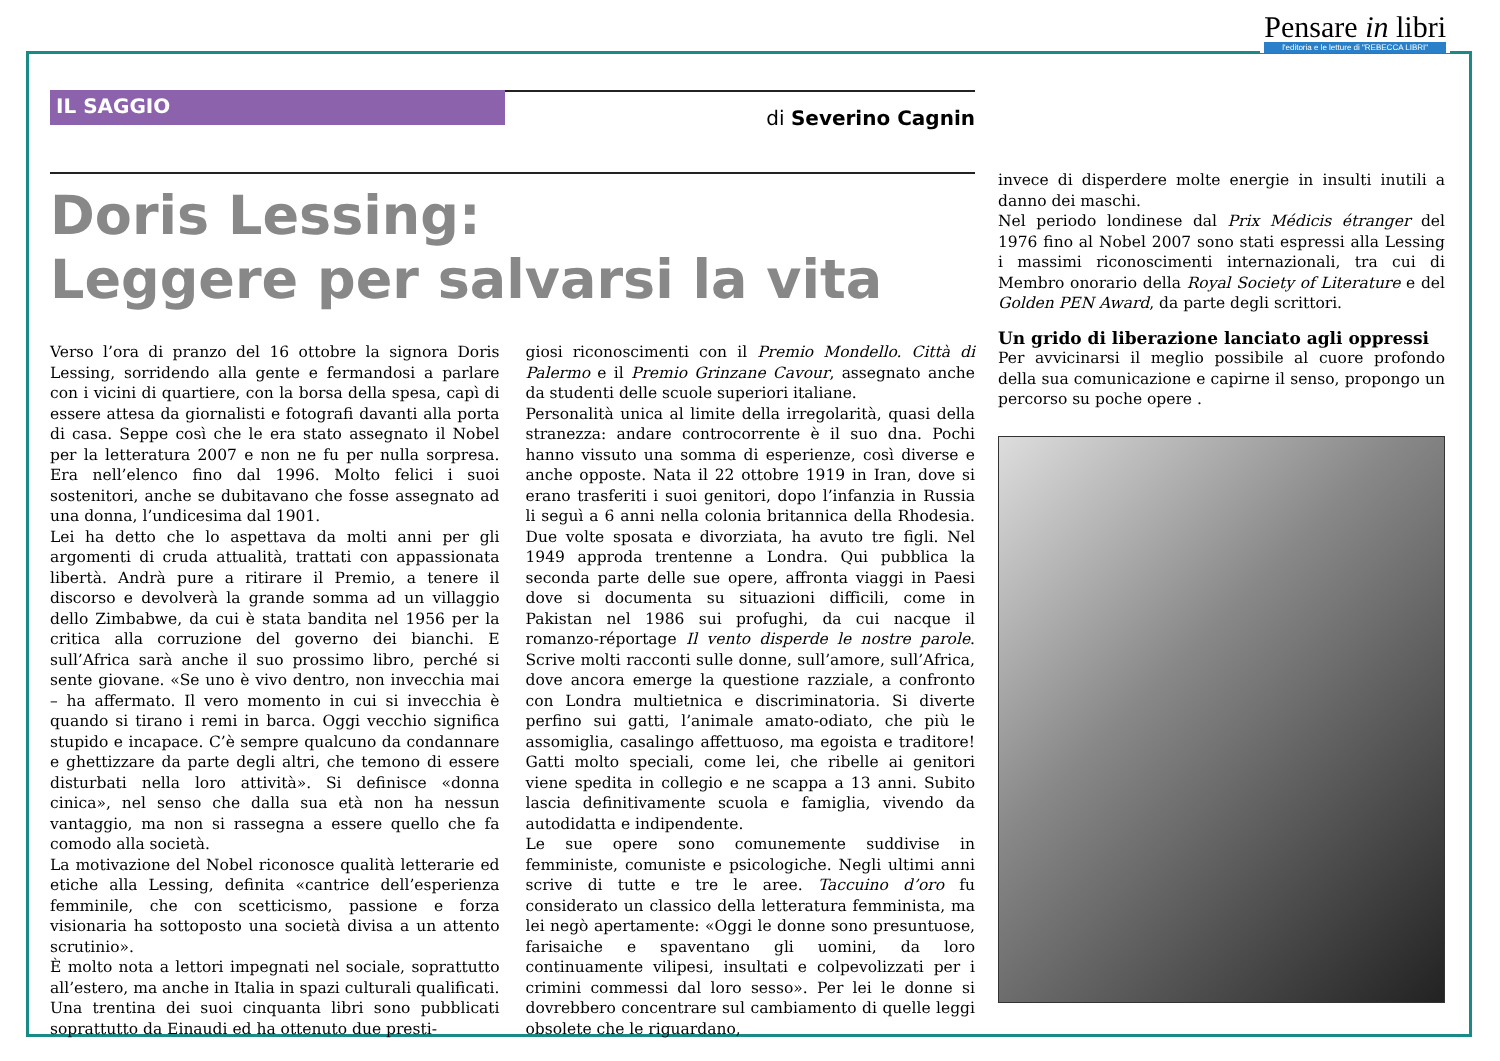Pensare in libri
l'editoria e le letture di "REBECCA LIBRI"
IL SAGGIO
di Severino Cagnin
Doris Lessing:
Leggere per salvarsi la vita
Verso l’ora di pranzo del 16 ottobre la signora Doris Lessing, sorridendo alla gente e fermandosi a parlare con i vicini di quartiere, con la borsa della spesa, capì di essere attesa da giornalisti e fotografi davanti alla porta di casa. Seppe così che le era stato assegnato il Nobel per la letteratura 2007 e non ne fu per nulla sorpresa. Era nell’elenco fino dal 1996. Molto felici i suoi sostenitori, anche se dubitavano che fosse assegnato ad una donna, l’undicesima dal 1901.
Lei ha detto che lo aspettava da molti anni per gli argomenti di cruda attualità, trattati con appassionata libertà. Andrà pure a ritirare il Premio, a tenere il discorso e devolverà la grande somma ad un villaggio dello Zimbabwe, da cui è stata bandita nel 1956 per la critica alla corruzione del governo dei bianchi. E sull’Africa sarà anche il suo prossimo libro, perché si sente giovane. «Se uno è vivo dentro, non invecchia mai – ha affermato. Il vero momento in cui si invecchia è quando si tirano i remi in barca. Oggi vecchio significa stupido e incapace. C’è sempre qualcuno da condannare e ghettizzare da parte degli altri, che temono di essere disturbati nella loro attività». Si definisce «donna cinica», nel senso che dalla sua età non ha nessun vantaggio, ma non si rassegna a essere quello che fa comodo alla società.
La motivazione del Nobel riconosce qualità letterarie ed etiche alla Lessing, definita «cantrice dell’esperienza femminile, che con scetticismo, passione e forza visionaria ha sottoposto una società divisa a un attento scrutinio».
È molto nota a lettori impegnati nel sociale, soprattutto all’estero, ma anche in Italia in spazi culturali qualificati. Una trentina dei suoi cinquanta libri sono pubblicati soprattutto da Einaudi ed ha ottenuto due presti-
giosi riconoscimenti con il Premio Mondello. Città di Palermo e il Premio Grinzane Cavour, assegnato anche da studenti delle scuole superiori italiane.
Personalità unica al limite della irregolarità, quasi della stranezza: andare controcorrente è il suo dna. Pochi hanno vissuto una somma di esperienze, così diverse e anche opposte. Nata il 22 ottobre 1919 in Iran, dove si erano trasferiti i suoi genitori, dopo l’infanzia in Russia li seguì a 6 anni nella colonia britannica della Rhodesia. Due volte sposata e divorziata, ha avuto tre figli. Nel 1949 approda trentenne a Londra. Qui pubblica la seconda parte delle sue opere, affronta viaggi in Paesi dove si documenta su situazioni difficili, come in Pakistan nel 1986 sui profughi, da cui nacque il romanzo-réportage Il vento disperde le nostre parole. Scrive molti racconti sulle donne, sull’amore, sull’Africa, dove ancora emerge la questione razziale, a confronto con Londra multietnica e discriminatoria. Si diverte perfino sui gatti, l’animale amato-odiato, che più le assomiglia, casalingo affettuoso, ma egoista e traditore! Gatti molto speciali, come lei, che ribelle ai genitori viene spedita in collegio e ne scappa a 13 anni. Subito lascia definitivamente scuola e famiglia, vivendo da autodidatta e indipendente.
Le sue opere sono comunemente suddivise in femministe, comuniste e psicologiche. Negli ultimi anni scrive di tutte e tre le aree. Taccuino d’oro fu considerato un classico della letteratura femminista, ma lei negò apertamente: «Oggi le donne sono presuntuose, farisaiche e spaventano gli uomini, da loro continuamente vilipesi, insultati e colpevolizzati per i crimini commessi dal loro sesso». Per lei le donne si dovrebbero concentrare sul cambiamento di quelle leggi obsolete che le riguardano,
invece di disperdere molte energie in insulti inutili a danno dei maschi.
Nel periodo londinese dal Prix Médicis étranger del 1976 fino al Nobel 2007 sono stati espressi alla Lessing i massimi riconoscimenti internazionali, tra cui di Membro onorario della Royal Society of Literature e del Golden PEN Award, da parte degli scrittori.
Un grido di liberazione lanciato agli oppressi
Per avvicinarsi il meglio possibile al cuore profondo della sua comunicazione e capirne il senso, propongo un percorso su poche opere .